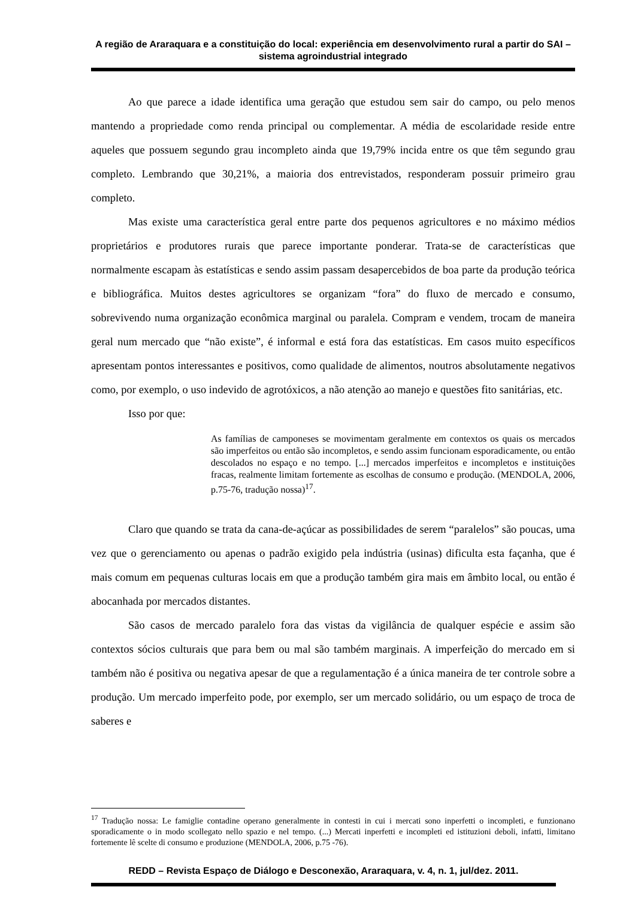A região de Araraquara e a constituição do local: experiência em desenvolvimento rural a partir do SAI – sistema agroindustrial integrado
Ao que parece a idade identifica uma geração que estudou sem sair do campo, ou pelo menos mantendo a propriedade como renda principal ou complementar. A média de escolaridade reside entre aqueles que possuem segundo grau incompleto ainda que 19,79% incida entre os que têm segundo grau completo. Lembrando que 30,21%, a maioria dos entrevistados, responderam possuir primeiro grau completo.
Mas existe uma característica geral entre parte dos pequenos agricultores e no máximo médios proprietários e produtores rurais que parece importante ponderar. Trata-se de características que normalmente escapam às estatísticas e sendo assim passam desapercebidos de boa parte da produção teórica e bibliográfica. Muitos destes agricultores se organizam “fora” do fluxo de mercado e consumo, sobrevivendo numa organização econômica marginal ou paralela. Compram e vendem, trocam de maneira geral num mercado que “não existe”, é informal e está fora das estatísticas. Em casos muito específicos apresentam pontos interessantes e positivos, como qualidade de alimentos, noutros absolutamente negativos como, por exemplo, o uso indevido de agrotóxicos, a não atenção ao manejo e questões fito sanitárias, etc.
Isso por que:
As famílias de camponeses se movimentam geralmente em contextos os quais os mercados são imperfeitos ou então são incompletos, e sendo assim funcionam esporadicamente, ou então descolados no espaço e no tempo. [...] mercados imperfeitos e incompletos e instituições fracas, realmente limitam fortemente as escolhas de consumo e produção. (MENDOLA, 2006, p.75-76, tradução nossa)<sup>17</sup>.
Claro que quando se trata da cana-de-açúcar as possibilidades de serem “paralelos” são poucas, uma vez que o gerenciamento ou apenas o padrão exigido pela indústria (usinas) dificulta esta façanha, que é mais comum em pequenas culturas locais em que a produção também gira mais em âmbito local, ou então é abocanhada por mercados distantes.
São casos de mercado paralelo fora das vistas da vigilância de qualquer espécie e assim são contextos sócios culturais que para bem ou mal são também marginais. A imperfeição do mercado em si também não é positiva ou negativa apesar de que a regulamentação é a única maneira de ter controle sobre a produção. Um mercado imperfeito pode, por exemplo, ser um mercado solidário, ou um espaço de troca de saberes e
<sup>17</sup> Tradução nossa: Le famiglie contadine operano generalmente in contesti in cui i mercati sono inperfetti o incompleti, e funzionano sporadicamente o in modo scollegato nello spazio e nel tempo. (...) Mercati inperfetti e incompleti ed istituzioni deboli, infatti, limitano fortemente lê scelte di consumo e produzione (MENDOLA, 2006, p.75 -76).
REDD – Revista Espaço de Diálogo e Desconexão, Araraquara, v. 4, n. 1, jul/dez. 2011.